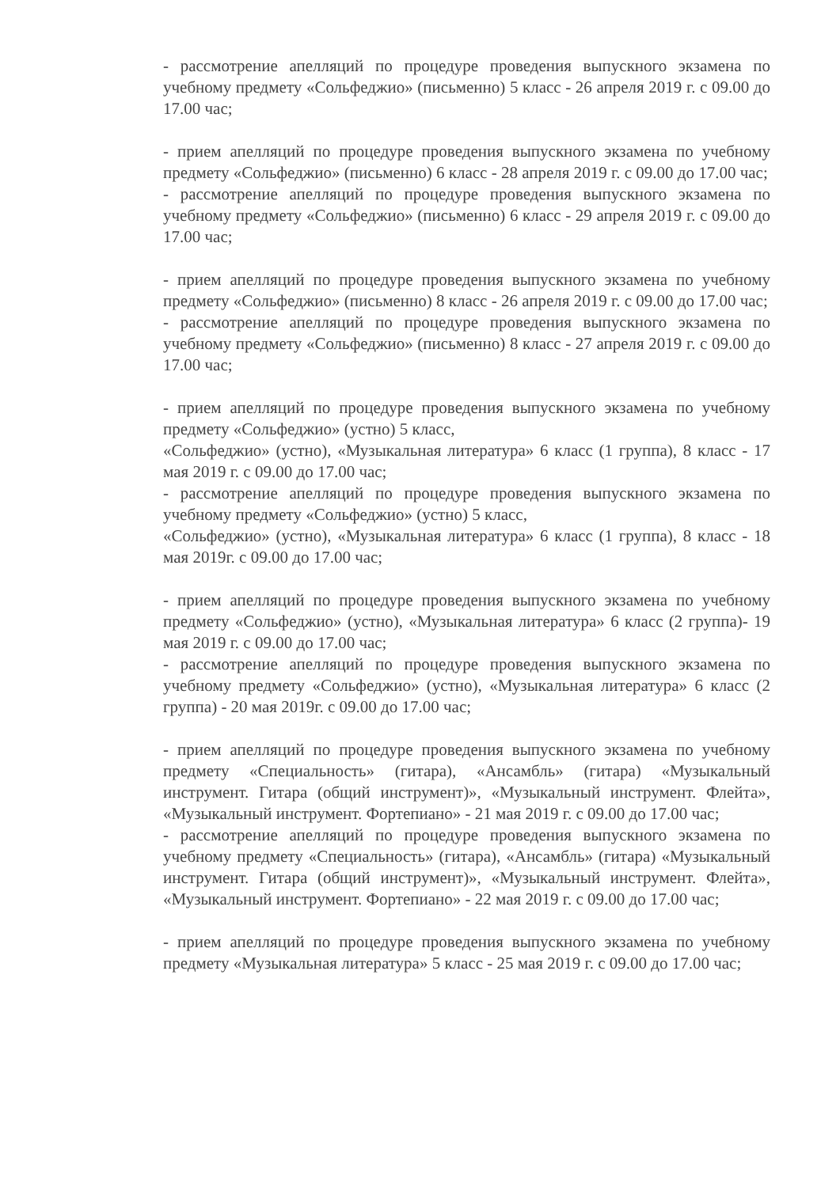- рассмотрение апелляций по процедуре проведения выпускного экзамена по учебному предмету «Сольфеджио» (письменно) 5 класс - 26 апреля 2019 г. с 09.00 до 17.00 час;
- прием апелляций по процедуре проведения выпускного экзамена по учебному предмету «Сольфеджио» (письменно) 6 класс - 28 апреля 2019 г. с 09.00 до 17.00 час;
- рассмотрение апелляций по процедуре проведения выпускного экзамена по учебному предмету «Сольфеджио» (письменно) 6 класс - 29 апреля 2019 г. с 09.00 до 17.00 час;
- прием апелляций по процедуре проведения выпускного экзамена по учебному предмету «Сольфеджио» (письменно) 8 класс - 26 апреля 2019 г. с 09.00 до 17.00 час;
- рассмотрение апелляций по процедуре проведения выпускного экзамена по учебному предмету «Сольфеджио» (письменно) 8 класс - 27 апреля 2019 г. с 09.00 до 17.00 час;
- прием апелляций по процедуре проведения выпускного экзамена по учебному предмету «Сольфеджио» (устно) 5 класс,
«Сольфеджио» (устно), «Музыкальная литература» 6 класс (1 группа), 8 класс - 17 мая 2019 г. с 09.00 до 17.00 час;
- рассмотрение апелляций по процедуре проведения выпускного экзамена по учебному предмету «Сольфеджио» (устно) 5 класс,
«Сольфеджио» (устно), «Музыкальная литература» 6 класс (1 группа), 8 класс - 18 мая 2019г. с 09.00 до 17.00 час;
- прием апелляций по процедуре проведения выпускного экзамена по учебному предмету «Сольфеджио» (устно), «Музыкальная литература» 6 класс (2 группа)- 19 мая 2019 г. с 09.00 до 17.00 час;
- рассмотрение апелляций по процедуре проведения выпускного экзамена по учебному предмету «Сольфеджио» (устно), «Музыкальная литература» 6 класс (2 группа) - 20 мая 2019г. с 09.00 до 17.00 час;
- прием апелляций по процедуре проведения выпускного экзамена по учебному предмету «Специальность» (гитара), «Ансамбль» (гитара) «Музыкальный инструмент. Гитара (общий инструмент)», «Музыкальный инструмент. Флейта», «Музыкальный инструмент. Фортепиано» - 21 мая 2019 г. с 09.00 до 17.00 час;
- рассмотрение апелляций по процедуре проведения выпускного экзамена по учебному предмету «Специальность» (гитара), «Ансамбль» (гитара) «Музыкальный инструмент. Гитара (общий инструмент)», «Музыкальный инструмент. Флейта», «Музыкальный инструмент. Фортепиано» - 22 мая 2019 г. с 09.00 до 17.00 час;
- прием апелляций по процедуре проведения выпускного экзамена по учебному предмету «Музыкальная литература» 5 класс - 25 мая 2019 г. с 09.00 до 17.00 час;